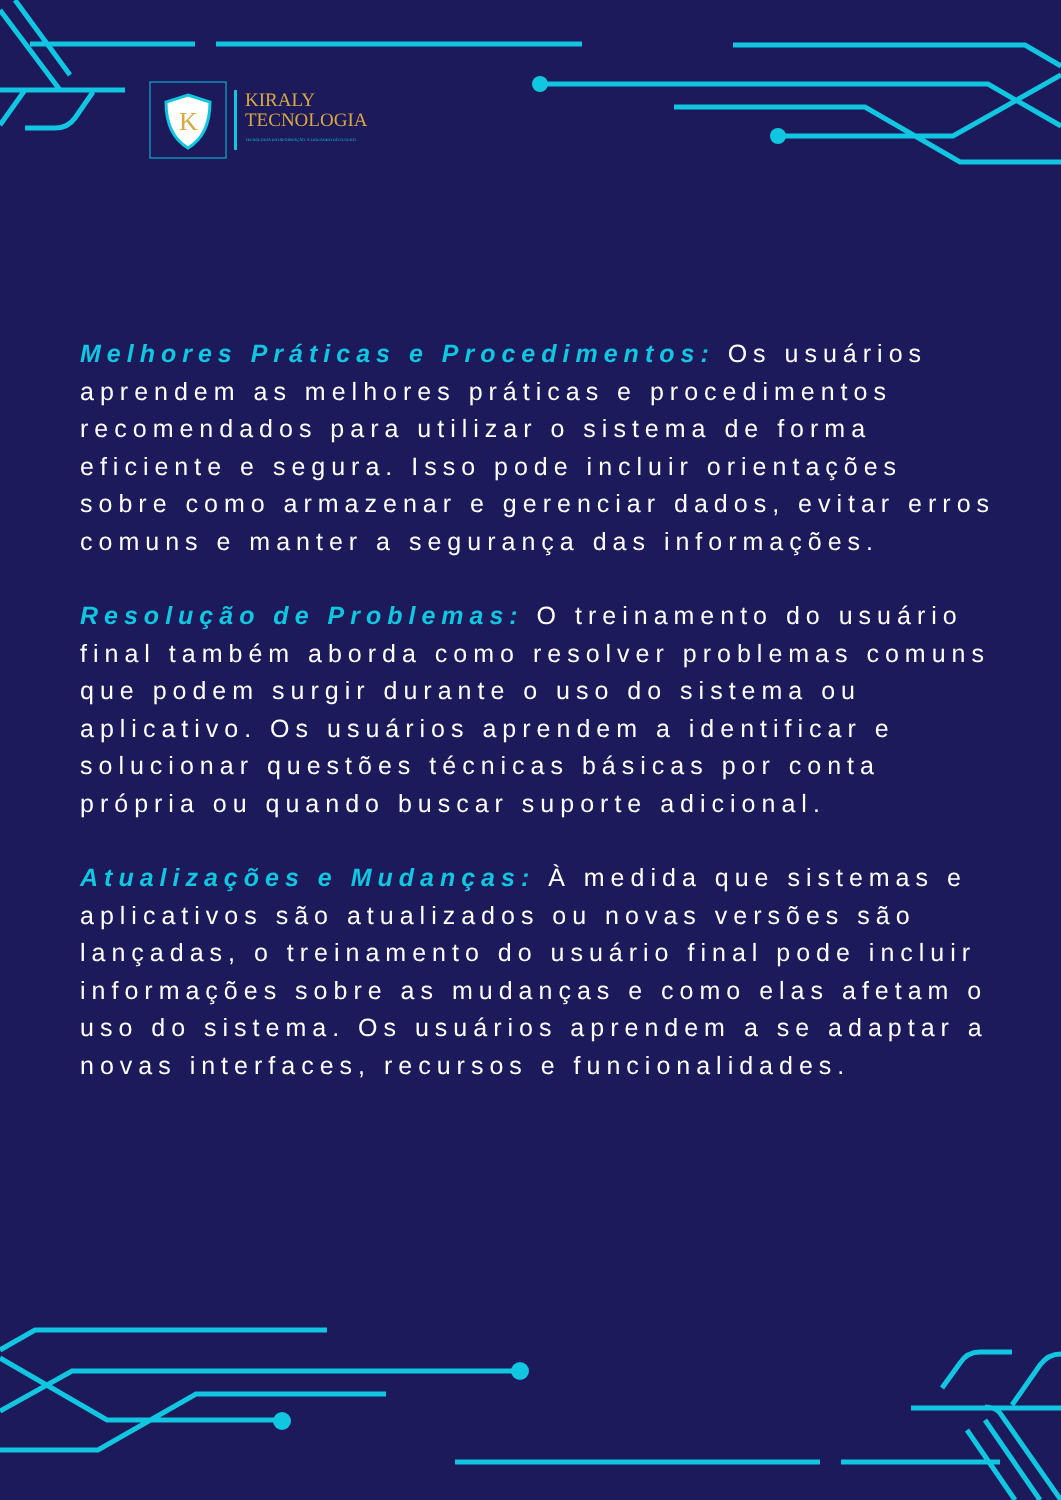K
KIRALY
TECNOLOGIA
TECNOLOGIA DA INFORMAÇÃO. A LIGUAGEM DO FUTURO.
Melhores Práticas e Procedimentos: Os usuários aprendem as melhores práticas e procedimentos recomendados para utilizar o sistema de forma eficiente e segura. Isso pode incluir orientações sobre como armazenar e gerenciar dados, evitar erros comuns e manter a segurança das informações.
Resolução de Problemas: O treinamento do usuário final também aborda como resolver problemas comuns que podem surgir durante o uso do sistema ou aplicativo. Os usuários aprendem a identificar e solucionar questões técnicas básicas por conta própria ou quando buscar suporte adicional.
Atualizações e Mudanças: À medida que sistemas e aplicativos são atualizados ou novas versões são lançadas, o treinamento do usuário final pode incluir informações sobre as mudanças e como elas afetam o uso do sistema. Os usuários aprendem a se adaptar a novas interfaces, recursos e funcionalidades.